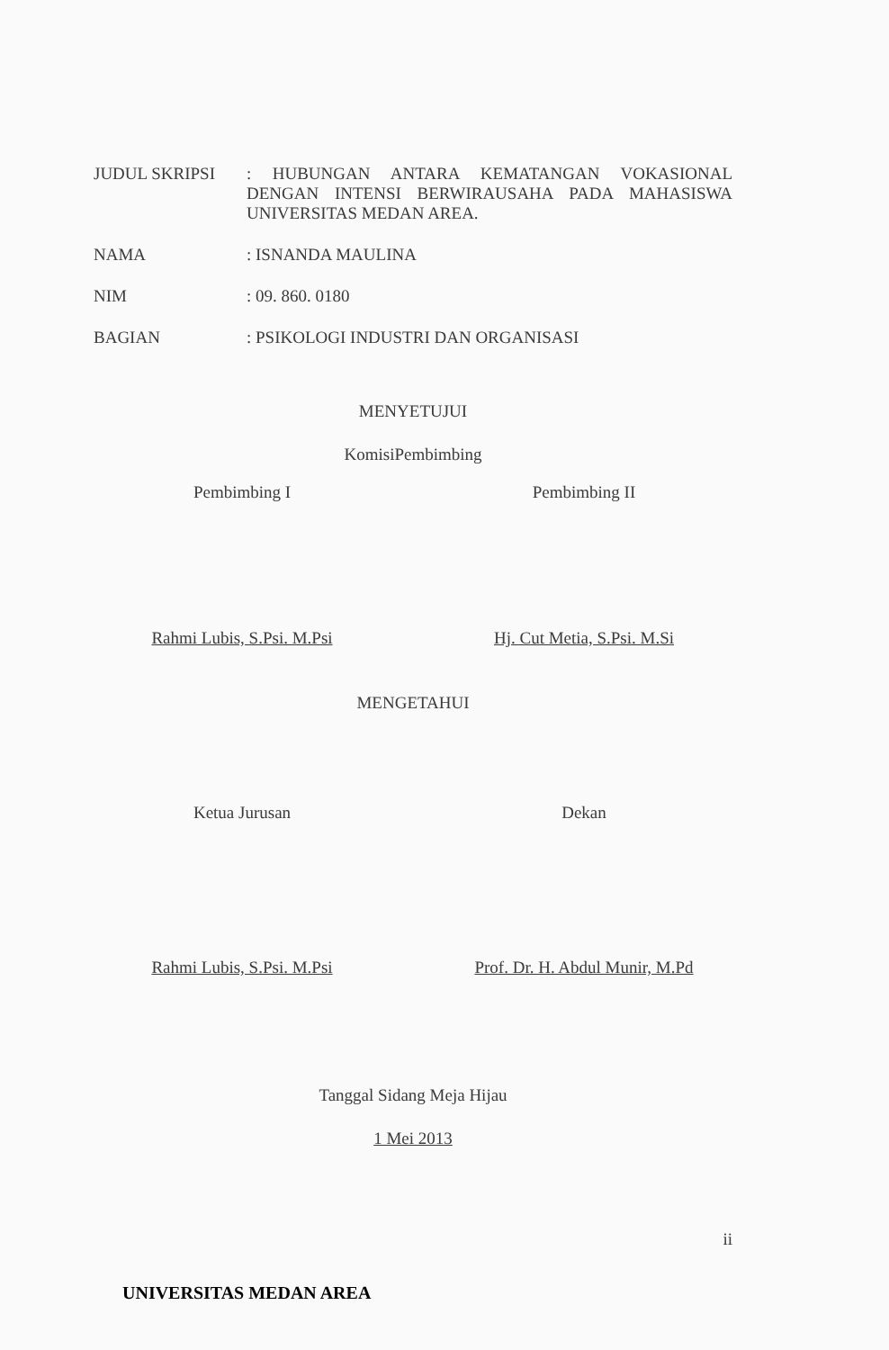JUDUL SKRIPSI : HUBUNGAN ANTARA KEMATANGAN VOKASIONAL DENGAN INTENSI BERWIRAUSAHA PADA MAHASISWA UNIVERSITAS MEDAN AREA.
NAMA : ISNANDA MAULINA
NIM : 09. 860. 0180
BAGIAN : PSIKOLOGI INDUSTRI DAN ORGANISASI
MENYETUJUI
KomisiPembimbing
Pembimbing I Pembimbing II
Rahmi Lubis, S.Psi. M.Psi Hj. Cut Metia, S.Psi. M.Si
MENGETAHUI
Ketua Jurusan Dekan
Rahmi Lubis, S.Psi. M.Psi Prof. Dr. H. Abdul Munir, M.Pd
Tanggal Sidang Meja Hijau
1 Mei 2013
ii
UNIVERSITAS MEDAN AREA